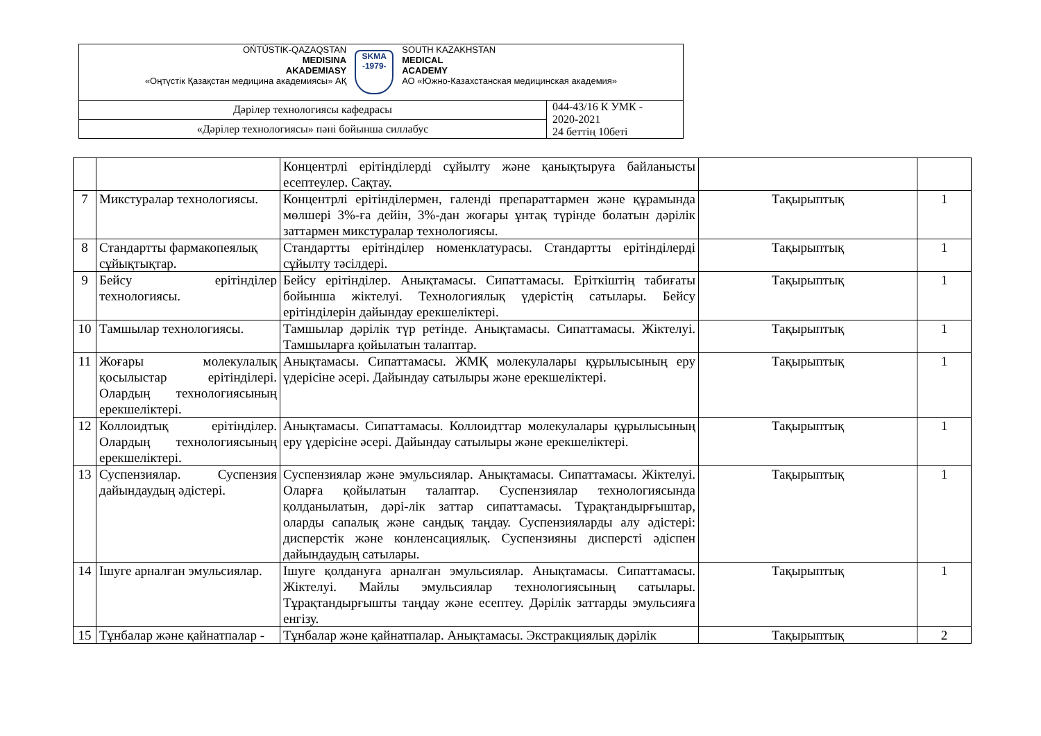| OŃTÚSTIK-QAZAQSTAN MEDISINA AKADEMIASY «Оңтүстік Қазақстан медицина академиясы» АҚ SKMA -1979- SOUTH KAZAKHSTAN MEDICAL ACADEMY АО «Южно-Казахстанская медицинская академия» | |
| Дәрілер технологиясы кафедрасы | 044-43/16 К УМК - 2020-2021 24 беттің 10беті |
| «Дәрілер технологиясы» пәні бойынша силлабус | |
| | | Концентрлі ерітінділерді сұйылту және қанықтыруға байланысты есептеулер. Сақтау. | | |
| 7 | Микстуралар технологиясы. | Концентрлі ерітінділермен, галенді препараттармен және құрамында мөлшері 3%-ға дейін, 3%-дан жоғары ұнтақ түрінде болатын дәрілік заттармен микстуралар технологиясы. | Тақырыптық | 1 |
| 8 | Стандартты фармакопеялық сұйықтықтар. | Стандартты ерітінділер номенклатурасы. Стандартты ерітінділерді сұйылту тәсілдері. | Тақырыптық | 1 |
| 9 | Бейсу ерітінділер технологиясы. | Бейсу ерітінділер. Анықтамасы. Сипаттамасы. Еріткіштің табиғаты бойынша жіктелуі. Технологиялық үдерістің сатылары. Бейсу ерітінділерін дайындау ерекшеліктері. | Тақырыптық | 1 |
| 10 | Тамшылар технологиясы. | Тамшылар дәрілік түр ретінде. Анықтамасы. Сипаттамасы. Жіктелуі. Тамшыларға қойылатын талаптар. | Тақырыптық | 1 |
| 11 | Жоғары молекулалық қосылыстар ерітінділері. Олардың технологиясының ерекшеліктері. | Анықтамасы. Сипаттамасы. ЖМҚ молекулалары құрылысының еру үдерісіне әсері. Дайындау сатылыры және ерекшеліктері. | Тақырыптық | 1 |
| 12 | Коллоидтық ерітінділер. Олардың технологиясының ерекшеліктері. | Анықтамасы. Сипаттамасы. Коллоидттар молекулалары құрылысының еру үдерісіне әсері. Дайындау сатылыры және ерекшеліктері. | Тақырыптық | 1 |
| 13 | Суспензиялар. Суспензия дайындаудың әдістері. | Суспензиялар және эмульсиялар. Анықтамасы. Сипаттамасы. Жіктелуі. Оларға қойылатын талаптар. Суспензиялар технологиясында қолданылатын, дәрі-лік заттар сипаттамасы. Тұрақтандырғыштар, оларды сапалық және сандық таңдау. Суспензияларды алу әдістері: дисперстік және конленсациялық. Суспензияны дисперсті әдіспен дайындаудың сатылары. | Тақырыптық | 1 |
| 14 | Ішуге арналған эмульсиялар. | Ішуге қолдануға арналған эмульсиялар. Анықтамасы. Сипаттамасы. Жіктелуі. Майлы эмульсиялар технологиясының сатылары. Тұрақтандырғышты таңдау және есептеу. Дәрілік заттарды эмульсияға енгізу. | Тақырыптық | 1 |
| 15 | Тұнбалар және қайнатпалар - | Тұнбалар және қайнатпалар. Анықтамасы. Экстракциялық дәрілік | Тақырыптық | 2 |